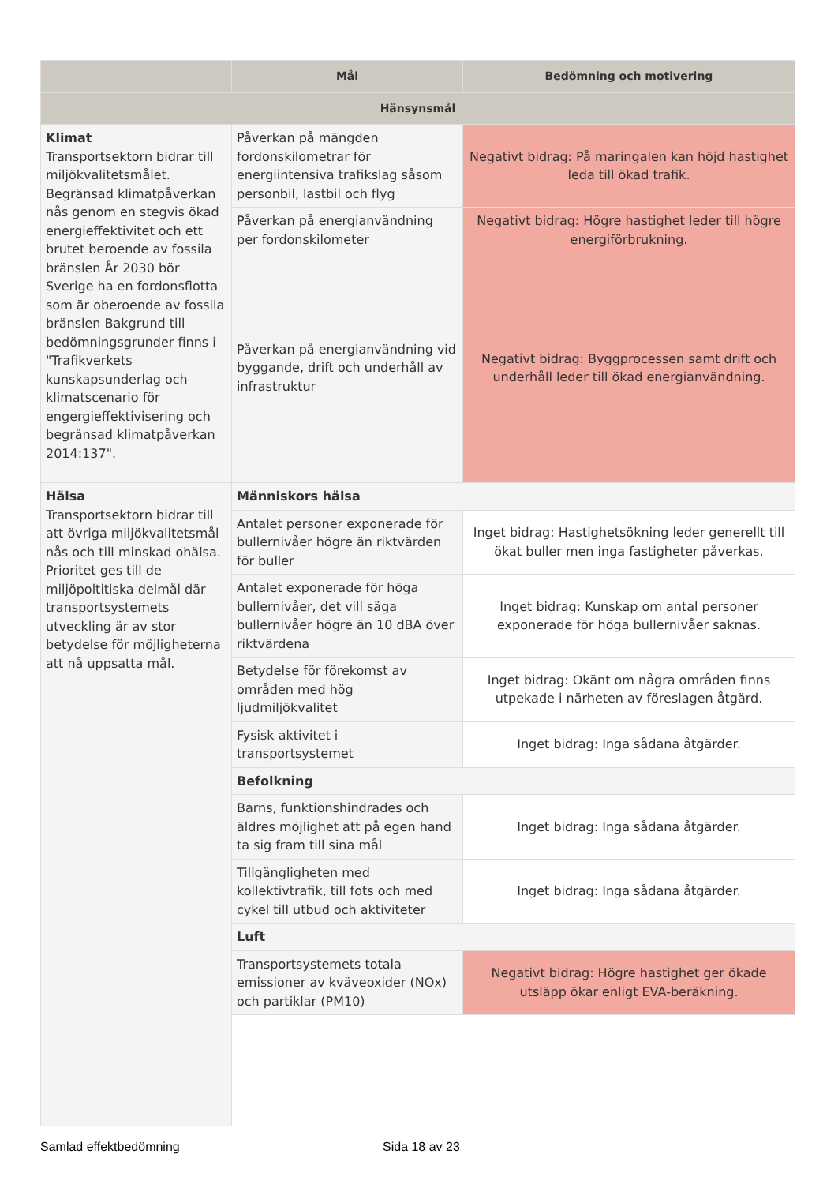| | Mål | Bedömning och motivering |
| --- | --- | --- |
| Hänsynsmål | | |
| Klimat Transportsektorn bidrar till miljökvalitetsmålet. Begränsad klimatpåverkan nås genom en stegvis ökad energieffektivitet och ett brutet beroende av fossila bränslen År 2030 bör Sverige ha en fordonsflotta som är oberoende av fossila bränslen Bakgrund till bedömningsgrunder finns i "Trafikverkets kunskapsunderlag och klimatscenario för engergieffektivisering och begränsad klimatpåverkan 2014:137". | Påverkan på mängden fordonskilometrar för energiintensiva trafikslag såsom personbil, lastbil och flyg | Negativt bidrag: På maringalen kan höjd hastighet leda till ökad trafik. |
| | Påverkan på energianvändning per fordonskilometer | Negativt bidrag: Högre hastighet leder till högre energiförbrukning. |
| | Påverkan på energianvändning vid byggande, drift och underhåll av infrastruktur | Negativt bidrag: Byggprocessen samt drift och underhåll leder till ökad energianvändning. |
| Hälsa Transportsektorn bidrar till att övriga miljökvalitetsmål nås och till minskad ohälsa. Prioritet ges till de miljöpoltitiska delmål där transportsystemets utveckling är av stor betydelse för möjligheterna att nå uppsatta mål. | Människors hälsa | |
| | Antalet personer exponerade för bullernivåer högre än riktvärden för buller | Inget bidrag: Hastighetsökning leder generellt till ökat buller men inga fastigheter påverkas. |
| | Antalet exponerade för höga bullernivåer, det vill säga bullernivåer högre än 10 dBA över riktvärdena | Inget bidrag: Kunskap om antal personer exponerade för höga bullernivåer saknas. |
| | Betydelse för förekomst av områden med hög ljudmiljökvalitet | Inget bidrag: Okänt om några områden finns utpekade i närheten av föreslagen åtgärd. |
| | Fysisk aktivitet i transportsystemet | Inget bidrag: Inga sådana åtgärder. |
| | Befolkning | |
| | Barns, funktionshindrades och äldres möjlighet att på egen hand ta sig fram till sina mål | Inget bidrag: Inga sådana åtgärder. |
| | Tillgängligheten med kollektivtrafik, till fots och med cykel till utbud och aktiviteter | Inget bidrag: Inga sådana åtgärder. |
| | Luft | |
| | Transportsystemets totala emissioner av kväveoxider (NOx) och partiklar (PM10) | Negativt bidrag: Högre hastighet ger ökade utsläpp ökar enligt EVA-beräkning. |
Samlad effektbedömning Sida 18 av 23